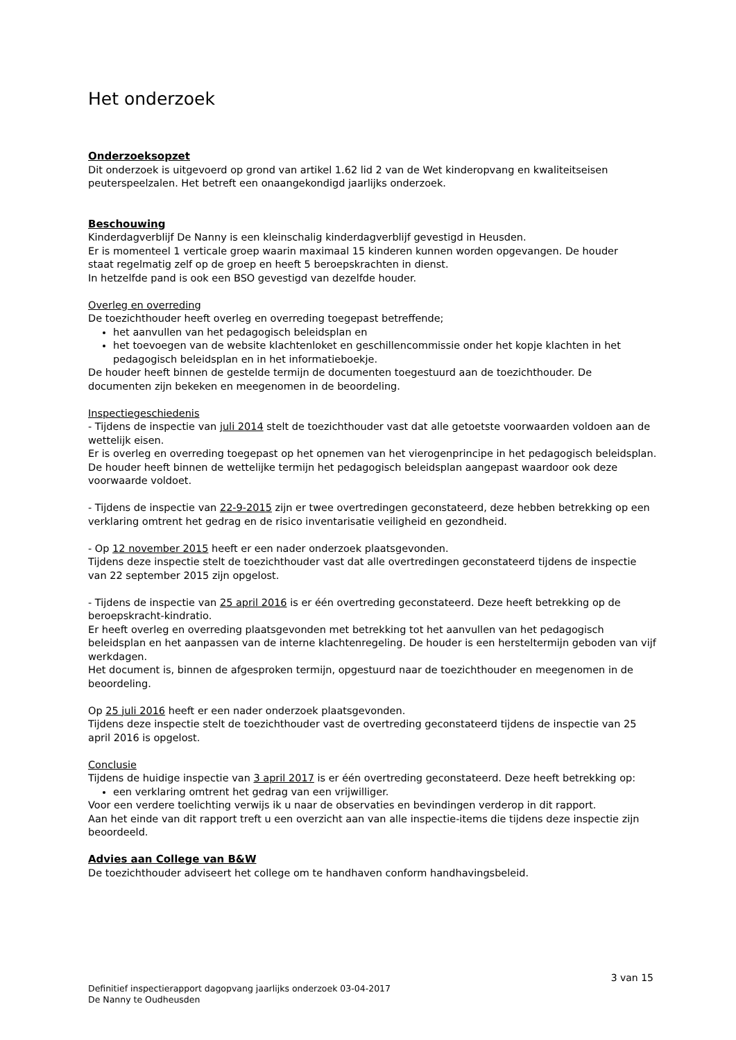Het onderzoek
Onderzoeksopzet
Dit onderzoek is uitgevoerd op grond van artikel 1.62 lid 2 van de Wet kinderopvang en kwaliteitseisen peuterspeelzalen. Het betreft een onaangekondigd jaarlijks onderzoek.
Beschouwing
Kinderdagverblijf De Nanny is een kleinschalig kinderdagverblijf gevestigd in Heusden.
Er is momenteel 1 verticale groep waarin maximaal 15 kinderen kunnen worden opgevangen. De houder
staat regelmatig zelf op de groep en heeft 5 beroepskrachten in dienst.
In hetzelfde pand is ook een BSO gevestigd van dezelfde houder.
Overleg en overreding
De toezichthouder heeft overleg en overreding toegepast betreffende;
het aanvullen van het pedagogisch beleidsplan en
het toevoegen van de website klachtenloket en geschillencommissie onder het kopje klachten in het pedagogisch beleidsplan en in het informatieboekje.
De houder heeft binnen de gestelde termijn de documenten toegestuurd aan de toezichthouder. De documenten zijn bekeken en meegenomen in de beoordeling.
Inspectiegeschiedenis
- Tijdens de inspectie van juli 2014 stelt de toezichthouder vast dat alle getoetste voorwaarden voldoen aan de wettelijk eisen.
Er is overleg en overreding toegepast op het opnemen van het vierogenprincipe in het pedagogisch beleidsplan. De houder heeft binnen de wettelijke termijn het pedagogisch beleidsplan aangepast waardoor ook deze voorwaarde voldoet.
- Tijdens de inspectie van 22-9-2015 zijn er twee overtredingen geconstateerd, deze hebben betrekking op een verklaring omtrent het gedrag en de risico inventarisatie veiligheid en gezondheid.
- Op 12 november 2015 heeft er een nader onderzoek plaatsgevonden.
Tijdens deze inspectie stelt de toezichthouder vast dat alle overtredingen geconstateerd tijdens de inspectie van 22 september 2015 zijn opgelost.
- Tijdens de inspectie van 25 april 2016 is er één overtreding geconstateerd. Deze heeft betrekking op de beroepskracht-kindratio.
Er heeft overleg en overreding plaatsgevonden met betrekking tot het aanvullen van het pedagogisch beleidsplan en het aanpassen van de interne klachtenregeling. De houder is een hersteltermijn geboden van vijf werkdagen.
Het document is, binnen de afgesproken termijn, opgestuurd naar de toezichthouder en meegenomen in de beoordeling.
Op 25 juli 2016 heeft er een nader onderzoek plaatsgevonden.
Tijdens deze inspectie stelt de toezichthouder vast de overtreding geconstateerd tijdens de inspectie van 25 april 2016 is opgelost.
Conclusie
Tijdens de huidige inspectie van 3 april 2017 is er één overtreding geconstateerd. Deze heeft betrekking op:
een verklaring omtrent het gedrag van een vrijwilliger.
Voor een verdere toelichting verwijs ik u naar de observaties en bevindingen verderop in dit rapport.
Aan het einde van dit rapport treft u een overzicht aan van alle inspectie-items die tijdens deze inspectie zijn beoordeeld.
Advies aan College van B&W
De toezichthouder adviseert het college om te handhaven conform handhavingsbeleid.
3 van 15
Definitief inspectierapport dagopvang jaarlijks onderzoek 03-04-2017
De Nanny te Oudheusden